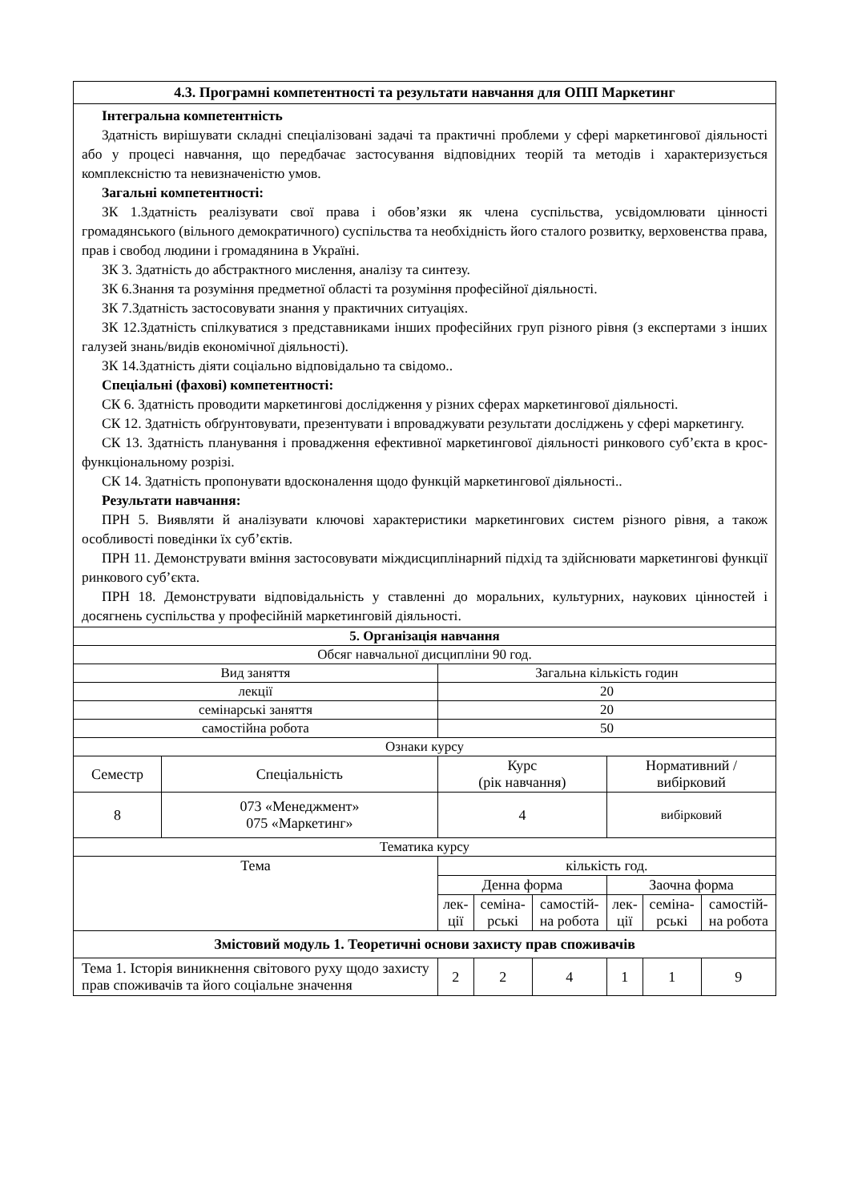| 4.3. Програмні компетентності та результати навчання для ОПП Маркетинг | | | | | | | |
| --- | --- | --- | --- | --- | --- | --- | --- |
| Інтегральна компетентність Здатність вирішувати складні спеціалізовані задачі та практичні проблеми у сфері маркетингової діяльності або у процесі навчання, що передбачає застосування відповідних теорій та методів і характеризується комплексністю та невизначеністю умов. Загальні компетентності: ЗК 1.Здатність реалізувати свої права і обов’язки як члена суспільства, усвідомлювати цінності громадянського (вільного демократичного) суспільства та необхідність його сталого розвитку, верховенства права, прав і свобод людини і громадянина в Україні. ЗК 3. Здатність до абстрактного мислення, аналізу та синтезу. ЗК 6.Знання та розуміння предметної області та розуміння професійної діяльності. ЗК 7.Здатність застосовувати знання у практичних ситуаціях. ЗК 12.Здатність спілкуватися з представниками інших професійних груп різного рівня (з експертами з інших галузей знань/видів економічної діяльності). ЗК 14.Здатність діяти соціально відповідально та свідомо.. Спеціальні (фахові) компетентності: СК 6. Здатність проводити маркетингові дослідження у різних сферах маркетингової діяльності. СК 12. Здатність обґрунтовувати, презентувати і впроваджувати результати досліджень у сфері маркетингу. СК 13. Здатність планування і провадження ефективної маркетингової діяльності ринкового суб’єкта в крос-функціональному розрізі. СК 14. Здатність пропонувати вдосконалення щодо функцій маркетингової діяльності.. Результати навчання: ПРН 5. Виявляти й аналізувати ключові характеристики маркетингових систем різного рівня, а також особливості поведінки їх суб’єктів. ПРН 11. Демонструвати вміння застосовувати міждисциплінарний підхід та здійснювати маркетингові функції ринкового суб’єкта. ПРН 18. Демонструвати відповідальність у ставленні до моральних, культурних, наукових цінностей і досягнень суспільства у професійній маркетинговій діяльності. | | | | | | | |
| 5. Організація навчання | | | | | | | |
| Обсяг навчальної дисципліни 90 год. | | | | | | | |
| Вид заняття | | Загальна кількість годин | | | | | |
| лекції | | 20 | | | | | |
| семінарські заняття | | 20 | | | | | |
| самостійна робота | | 50 | | | | | |
| Ознаки курсу | | | | | | | |
| Семестр | Спеціальність | Курс (рік навчання) | | | Нормативний / вибірковий | | |
| 8 | 073 «Менеджмент» 075 «Маркетинг» | 4 | | | вибірковий | | |
| Тематика курсу | | | | | | | |
| Тема | | кількість год. | | | | | |
| | | Денна форма | | | Заочна форма | | |
| | | лек- ції | семіна- рські | самостій- на робота | лек- ції | семіна- рські | самостій- на робота |
| Змістовий модуль 1. Теоретичні основи захисту прав споживачів | | | | | | | |
| Тема 1. Історія виникнення світового руху щодо захисту прав споживачів та його соціальне значення | | 2 | 2 | 4 | 1 | 1 | 9 |